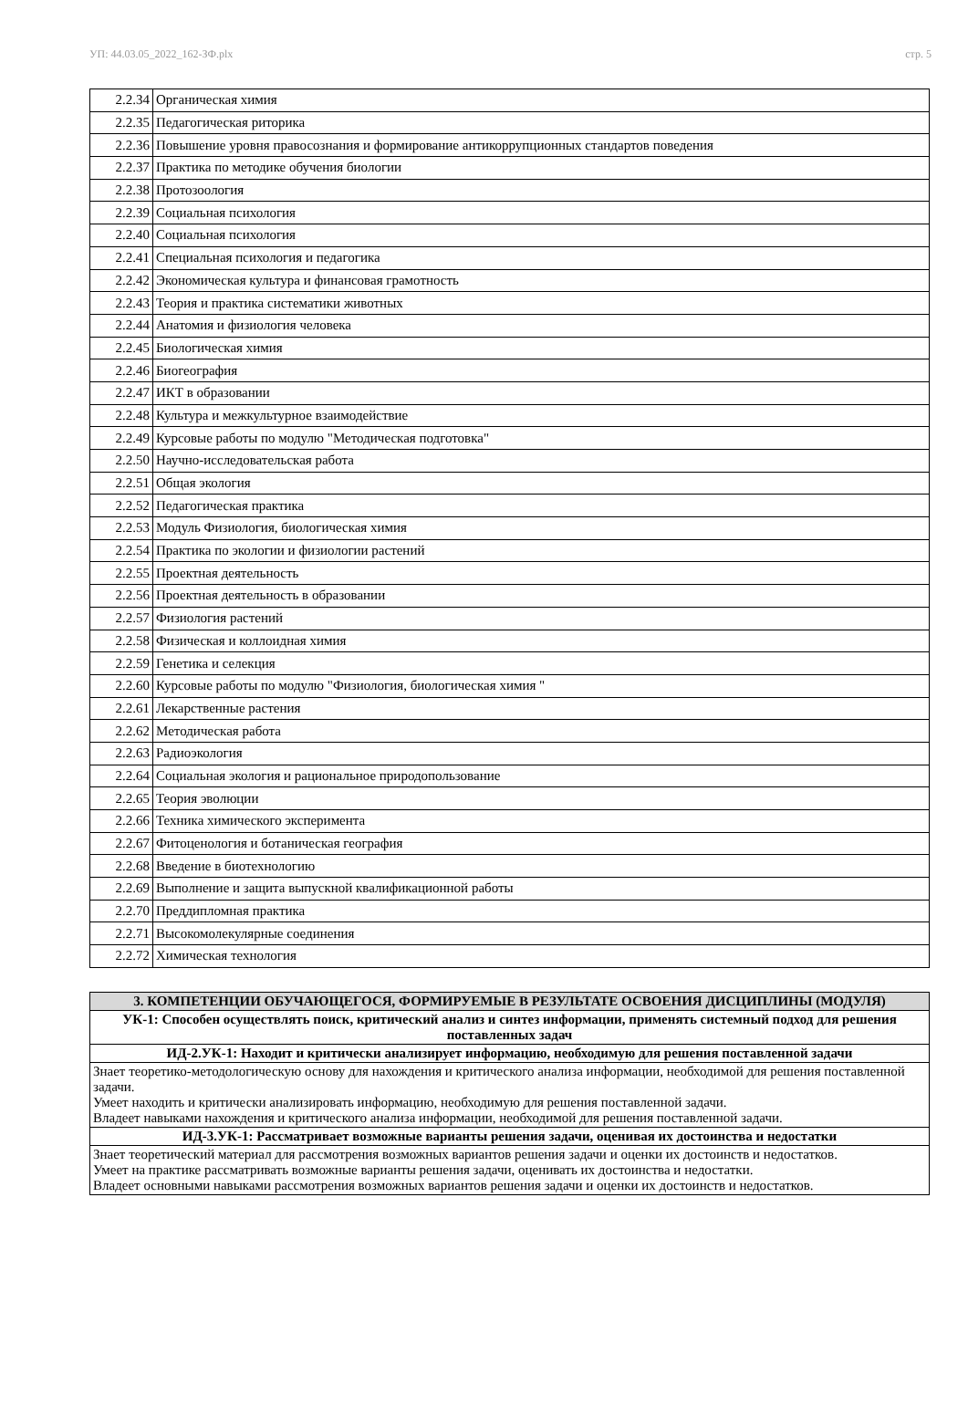УП: 44.03.05_2022_162-ЗФ.plx стр. 5
| 2.2.34 | Органическая химия |
| 2.2.35 | Педагогическая риторика |
| 2.2.36 | Повышение уровня правосознания и формирование антикоррупционных стандартов поведения |
| 2.2.37 | Практика по методике обучения биологии |
| 2.2.38 | Протозоология |
| 2.2.39 | Социальная психология |
| 2.2.40 | Социальная психология |
| 2.2.41 | Специальная психология и педагогика |
| 2.2.42 | Экономическая культура и финансовая грамотность |
| 2.2.43 | Теория и практика систематики животных |
| 2.2.44 | Анатомия и физиология человека |
| 2.2.45 | Биологическая химия |
| 2.2.46 | Биогеография |
| 2.2.47 | ИКТ в образовании |
| 2.2.48 | Культура и межкультурное взаимодействие |
| 2.2.49 | Курсовые работы по модулю "Методическая подготовка" |
| 2.2.50 | Научно-исследовательская работа |
| 2.2.51 | Общая экология |
| 2.2.52 | Педагогическая практика |
| 2.2.53 | Модуль Физиология, биологическая химия |
| 2.2.54 | Практика по экологии и физиологии растений |
| 2.2.55 | Проектная деятельность |
| 2.2.56 | Проектная деятельность в образовании |
| 2.2.57 | Физиология растений |
| 2.2.58 | Физическая и коллоидная химия |
| 2.2.59 | Генетика и селекция |
| 2.2.60 | Курсовые работы по модулю "Физиология, биологическая химия " |
| 2.2.61 | Лекарственные растения |
| 2.2.62 | Методическая работа |
| 2.2.63 | Радиоэкология |
| 2.2.64 | Социальная экология и рациональное природопользование |
| 2.2.65 | Теория эволюции |
| 2.2.66 | Техника химического эксперимента |
| 2.2.67 | Фитоценология и ботаническая география |
| 2.2.68 | Введение в биотехнологию |
| 2.2.69 | Выполнение и защита выпускной квалификационной работы |
| 2.2.70 | Преддипломная практика |
| 2.2.71 | Высокомолекулярные соединения |
| 2.2.72 | Химическая технология |
| 3. КОМПЕТЕНЦИИ ОБУЧАЮЩЕГОСЯ, ФОРМИРУЕМЫЕ В РЕЗУЛЬТАТЕ ОСВОЕНИЯ ДИСЦИПЛИНЫ (МОДУЛЯ) |
| УК-1: Способен осуществлять поиск, критический анализ и синтез информации, применять системный подход для решения поставленных задач |
| ИД-2.УК-1: Находит и критически анализирует информацию, необходимую для решения поставленной задачи |
| Знает теоретико-методологическую основу для нахождения и критического анализа информации, необходимой для решения поставленной задачи. Умеет находить и критически анализировать информацию, необходимую для решения поставленной задачи. Владеет навыками нахождения и критического анализа информации, необходимой для решения поставленной задачи. |
| ИД-3.УК-1: Рассматривает возможные варианты решения задачи, оценивая их достоинства и недостатки |
| Знает теоретический материал для рассмотрения возможных вариантов решения задачи и оценки их достоинств и недостатков. Умеет на практике рассматривать возможные варианты решения задачи, оценивать их достоинства и недостатки. Владеет основными навыками рассмотрения возможных вариантов решения задачи и оценки их достоинств и недостатков. |